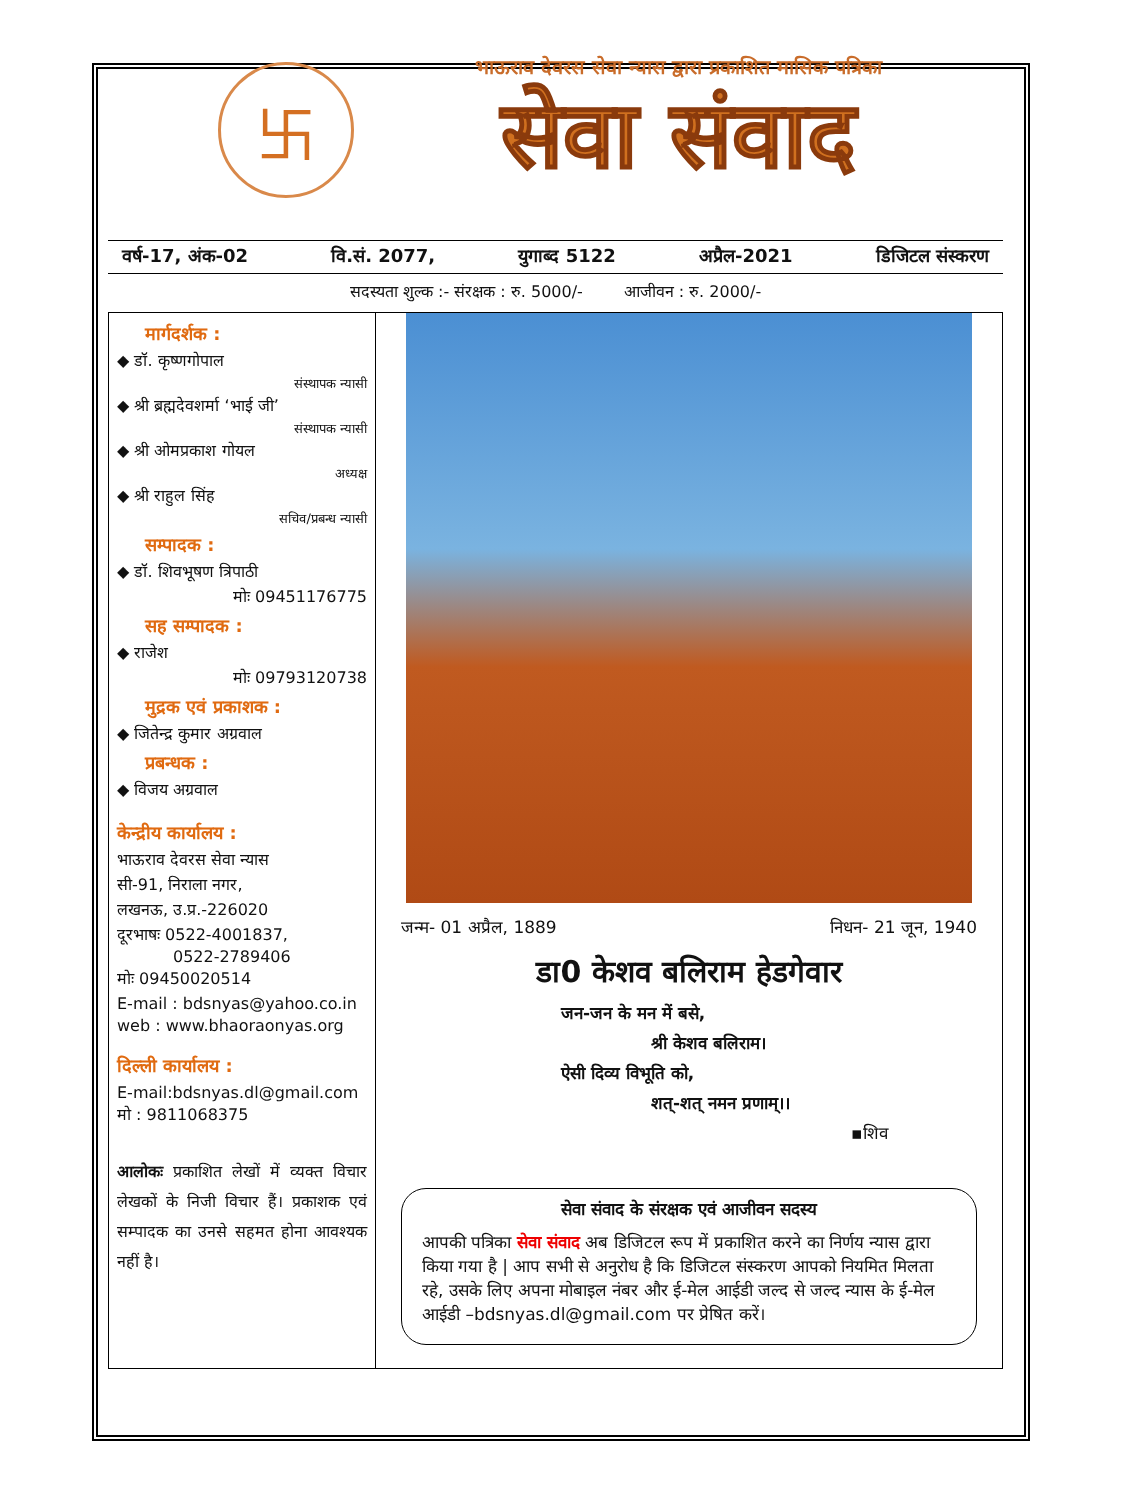卐
भाऊराव देवरस सेवा न्यास द्वारा प्रकाशित मासिक पत्रिका
सेवा संवाद
वर्ष-17, अंक-02 वि.सं. 2077, युगाब्द 5122 अप्रैल-2021 डिजिटल संस्करण
सदस्यता शुल्क :- संरक्षक : रु. 5000/- आजीवन : रु. 2000/-
मार्गदर्शक :
◆ डॉ. कृष्णगोपाल
संस्थापक न्यासी
◆ श्री ब्रह्मदेवशर्मा ‘भाई जी’
संस्थापक न्यासी
◆ श्री ओमप्रकाश गोयल
अध्यक्ष
◆ श्री राहुल सिंह
सचिव/प्रबन्ध न्यासी
सम्पादक :
◆ डॉ. शिवभूषण त्रिपाठी
मोः 09451176775
सह सम्पादक :
◆ राजेश
मोः 09793120738
मुद्रक एवं प्रकाशक :
◆ जितेन्द्र कुमार अग्रवाल
प्रबन्धक :
◆ विजय अग्रवाल
केन्द्रीय कार्यालय :
भाऊराव देवरस सेवा न्यास
सी-91, निराला नगर,
लखनऊ, उ.प्र.-226020
दूरभाषः 0522-4001837,
0522-2789406
मोः 09450020514
E-mail : bdsnyas@yahoo.co.in
web : www.bhaoraonyas.org
दिल्ली कार्यालय :
E-mail:bdsnyas.dl@gmail.com
मो : 9811068375
आलोकः प्रकाशित लेखों में व्यक्त विचार लेखकों के निजी विचार हैं। प्रकाशक एवं सम्पादक का उनसे सहमत होना आवश्यक नहीं है।
जन्म- 01 अप्रैल, 1889 निधन- 21 जून, 1940
डा0 केशव बलिराम हेडगेवार
जन-जन के मन में बसे,
श्री केशव बलिराम।
ऐसी दिव्य विभूति को,
शत्-शत् नमन प्रणाम्।।
▪शिव
सेवा संवाद के संरक्षक एवं आजीवन सदस्य
आपकी पत्रिका सेवा संवाद अब डिजिटल रूप में प्रकाशित करने का निर्णय न्यास द्वारा किया गया है | आप सभी से अनुरोध है कि डिजिटल संस्करण आपको नियमित मिलता रहे, उसके लिए अपना मोबाइल नंबर और ई-मेल आईडी जल्द से जल्द न्यास के ई-मेल आईडी –bdsnyas.dl@gmail.com पर प्रेषित करें।